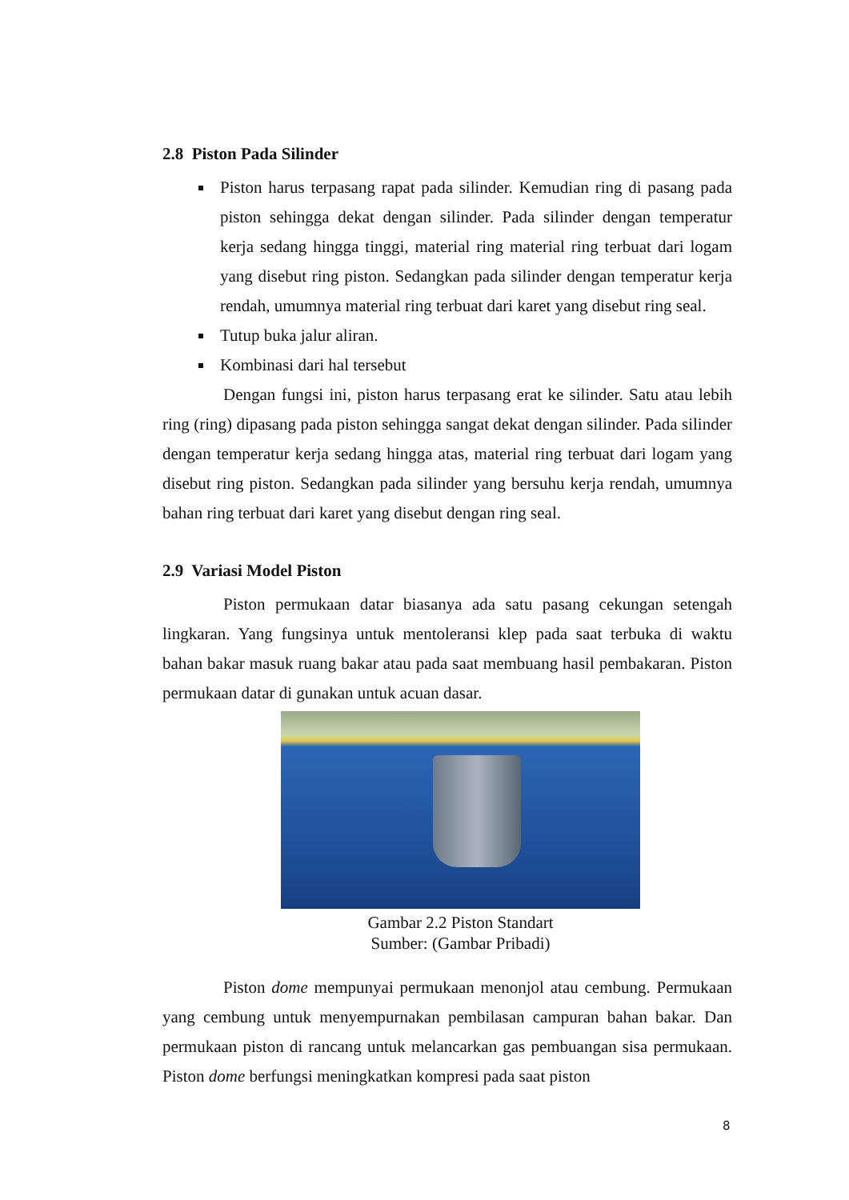2.8 Piston Pada Silinder
Piston harus terpasang rapat pada silinder. Kemudian ring di pasang pada piston sehingga dekat dengan silinder. Pada silinder dengan temperatur kerja sedang hingga tinggi, material ring material ring terbuat dari logam yang disebut ring piston. Sedangkan pada silinder dengan temperatur kerja rendah, umumnya material ring terbuat dari karet yang disebut ring seal.
Tutup buka jalur aliran.
Kombinasi dari hal tersebut
Dengan fungsi ini, piston harus terpasang erat ke silinder. Satu atau lebih ring (ring) dipasang pada piston sehingga sangat dekat dengan silinder. Pada silinder dengan temperatur kerja sedang hingga atas, material ring terbuat dari logam yang disebut ring piston. Sedangkan pada silinder yang bersuhu kerja rendah, umumnya bahan ring terbuat dari karet yang disebut dengan ring seal.
2.9 Variasi Model Piston
Piston permukaan datar biasanya ada satu pasang cekungan setengah lingkaran. Yang fungsinya untuk mentoleransi klep pada saat terbuka di waktu bahan bakar masuk ruang bakar atau pada saat membuang hasil pembakaran. Piston permukaan datar di gunakan untuk acuan dasar.
Gambar 2.2 Piston Standart
Sumber: (Gambar Pribadi)
Piston dome mempunyai permukaan menonjol atau cembung. Permukaan yang cembung untuk menyempurnakan pembilasan campuran bahan bakar. Dan permukaan piston di rancang untuk melancarkan gas pembuangan sisa permukaan. Piston dome berfungsi meningkatkan kompresi pada saat piston
8